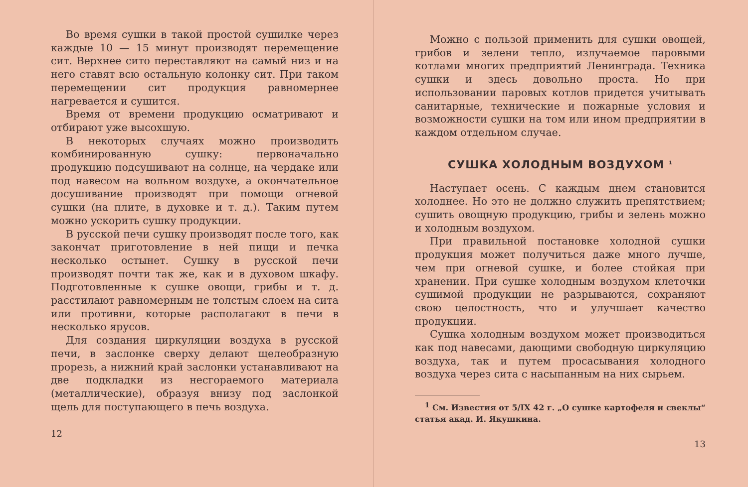Во время сушки в такой простой сушилке через каждые 10 — 15 минут производят перемещение сит. Верхнее сито переставляют на самый низ и на него ставят всю остальную колонку сит. При таком перемещении сит продукция равномернее нагревается и сушится.
Время от времени продукцию осматривают и отбирают уже высохшую.
В некоторых случаях можно производить комбинированную сушку: первоначально продукцию подсушивают на солнце, на чердаке или под навесом на вольном воздухе, а окончательное досушивание производят при помощи огневой сушки (на плите, в духовке и т. д.). Таким путем можно ускорить сушку продукции.
В русской печи сушку производят после того, как закончат приготовление в ней пищи и печка несколько остынет. Сушку в русской печи производят почти так же, как и в духовом шкафу. Подготовленные к сушке овощи, грибы и т. д. расстилают равномерным не толстым слоем на сита или противни, которые располагают в печи в несколько ярусов.
Для создания циркуляции воздуха в русской печи, в заслонке сверху делают щелеобразную прорезь, а нижний край заслонки устанавливают на две подкладки из несгораемого материала (металлические), образуя внизу под заслонкой щель для поступающего в печь воздуха.
12
Можно с пользой применить для сушки овощей, грибов и зелени тепло, излучаемое паровыми котлами многих предприятий Ленинграда. Техника сушки и здесь довольно проста. Но при использовании паровых котлов придется учитывать санитарные, технические и пожарные условия и возможности сушки на том или ином предприятии в каждом отдельном случае.
СУШКА ХОЛОДНЫМ ВОЗДУХОМ <sup>1</sup>
Наступает осень. С каждым днем становится холоднее. Но это не должно служить препятствием; сушить овощную продукцию, грибы и зелень можно и холодным воздухом.
При правильной постановке холодной сушки продукция может получиться даже много лучше, чем при огневой сушке, и более стойкая при хранении. При сушке холодным воздухом клеточки сушимой продукции не разрываются, сохраняют свою целостность, что и улучшает качество продукции.
Сушка холодным воздухом может производиться как под навесами, дающими свободную циркуляцию воздуха, так и путем просасывания холодного воздуха через сита с насыпанным на них сырьем.
<sup>1</sup> См. Известия от 5/IX 42 г. „О сушке картофеля и свеклы“ статья акад. И. Якушкина.
13